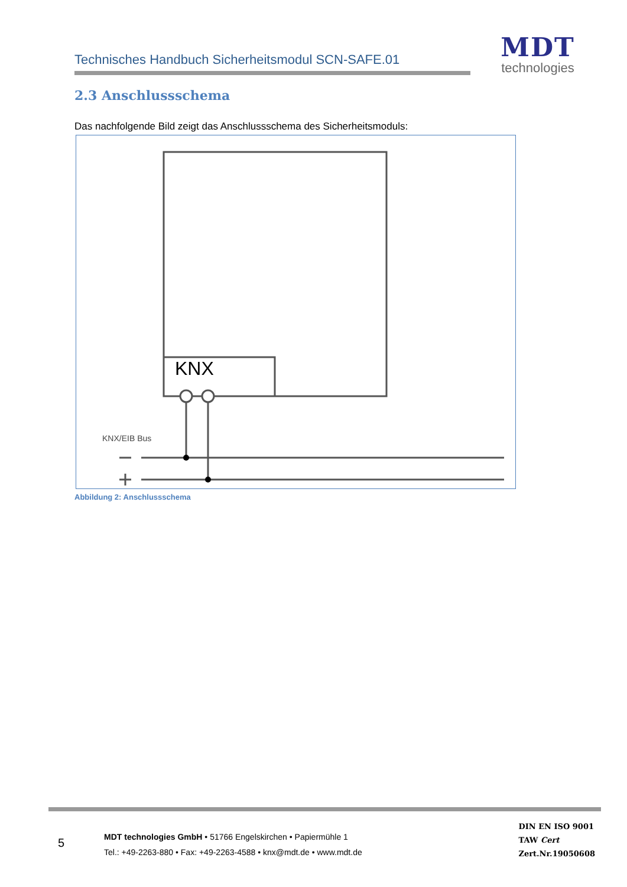Technisches Handbuch Sicherheitsmodul SCN-SAFE.01
MDT
technologies
2.3 Anschlussschema
Das nachfolgende Bild zeigt das Anschlussschema des Sicherheitsmoduls:
KNX
KNX/EIB Bus
Abbildung 2: Anschlussschema
5
MDT technologies GmbH • 51766 Engelskirchen • Papiermühle 1
Tel.: +49-2263-880 • Fax: +49-2263-4588 • knx@mdt.de • www.mdt.de
DIN EN ISO 9001
TAW Cert
Zert.Nr.19050608